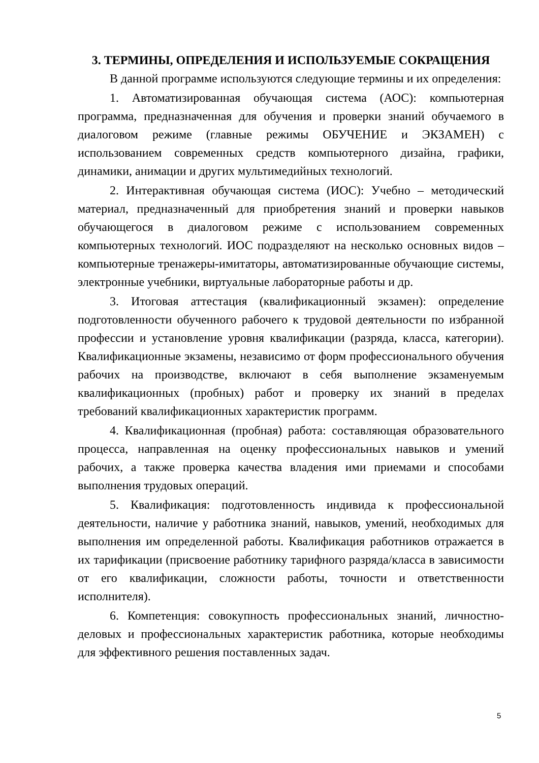3. ТЕРМИНЫ, ОПРЕДЕЛЕНИЯ И ИСПОЛЬЗУЕМЫЕ СОКРАЩЕНИЯ
В данной программе используются следующие термины и их определения:
1. Автоматизированная обучающая система (АОС): компьютерная программа, предназначенная для обучения и проверки знаний обучаемого в диалоговом режиме (главные режимы ОБУЧЕНИЕ и ЭКЗАМЕН) с использованием современных средств компьютерного дизайна, графики, динамики, анимации и других мультимедийных технологий.
2. Интерактивная обучающая система (ИОС): Учебно – методический материал, предназначенный для приобретения знаний и проверки навыков обучающегося в диалоговом режиме с использованием современных компьютерных технологий. ИОС подразделяют на несколько основных видов – компьютерные тренажеры-имитаторы, автоматизированные обучающие системы, электронные учебники, виртуальные лабораторные работы и др.
3. Итоговая аттестация (квалификационный экзамен): определение подготовленности обученного рабочего к трудовой деятельности по избранной профессии и установление уровня квалификации (разряда, класса, категории). Квалификационные экзамены, независимо от форм профессионального обучения рабочих на производстве, включают в себя выполнение экзаменуемым квалификационных (пробных) работ и проверку их знаний в пределах требований квалификационных характеристик программ.
4. Квалификационная (пробная) работа: составляющая образовательного процесса, направленная на оценку профессиональных навыков и умений рабочих, а также проверка качества владения ими приемами и способами выполнения трудовых операций.
5. Квалификация: подготовленность индивида к профессиональной деятельности, наличие у работника знаний, навыков, умений, необходимых для выполнения им определенной работы. Квалификация работников отражается в их тарификации (присвоение работнику тарифного разряда/класса в зависимости от его квалификации, сложности работы, точности и ответственности исполнителя).
6. Компетенция: совокупность профессиональных знаний, личностно-деловых и профессиональных характеристик работника, которые необходимы для эффективного решения поставленных задач.
5